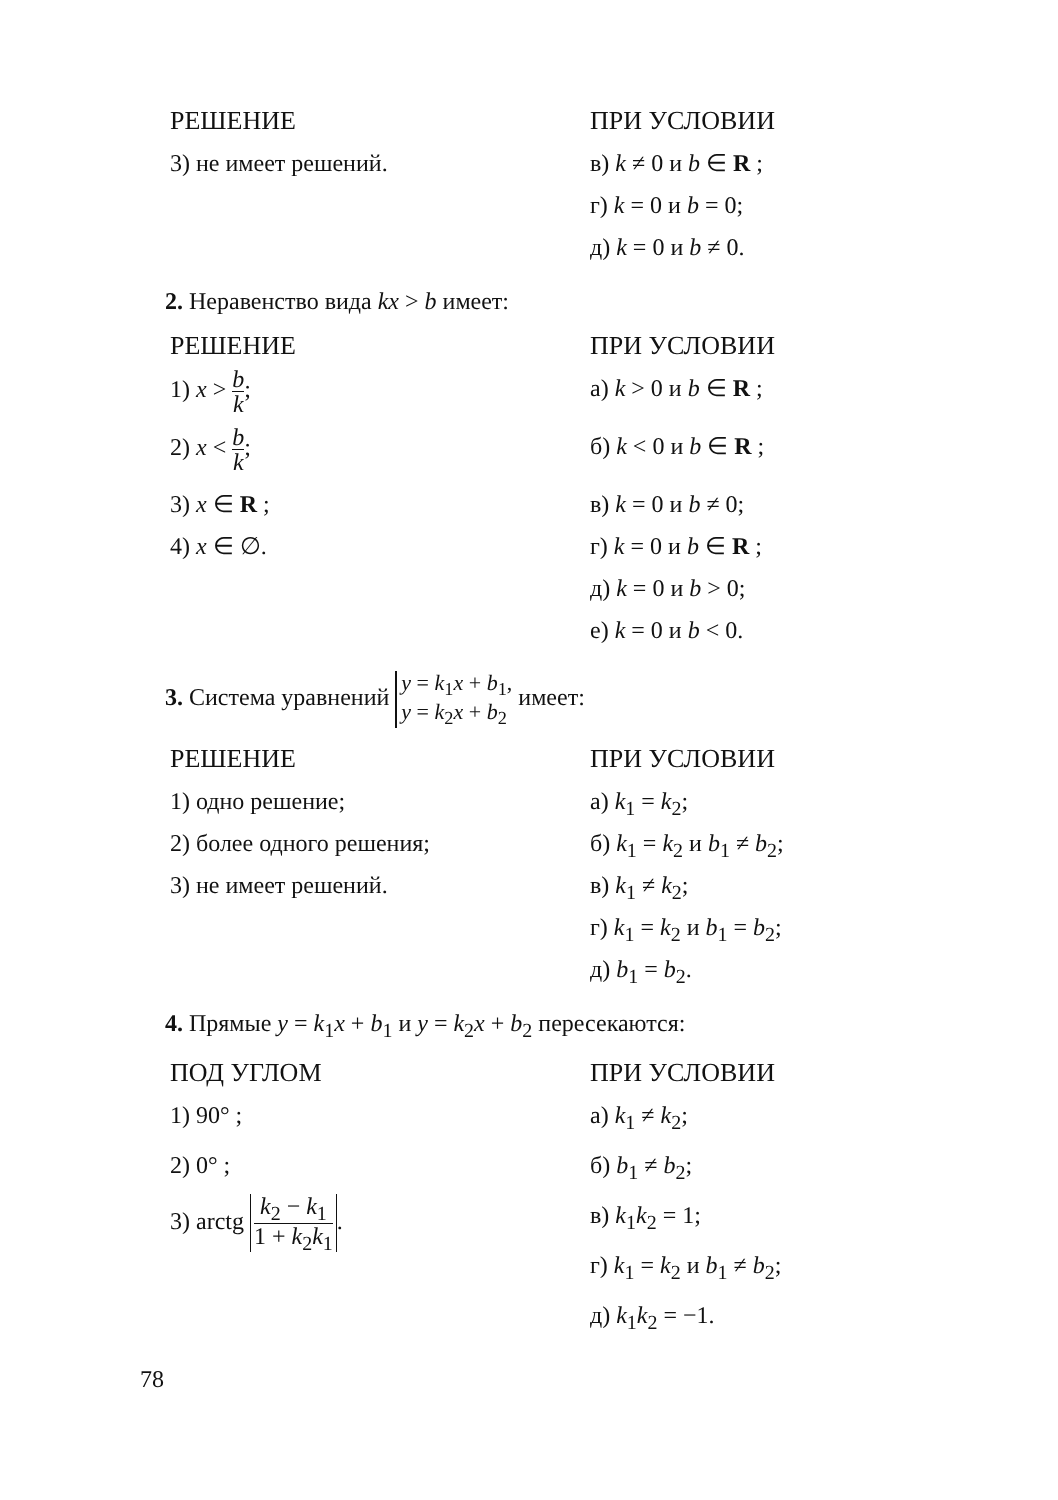РЕШЕНИЕ
3) не имеет решений.
ПРИ УСЛОВИИ
в) k ≠ 0 и b ∈ R ;
г) k = 0 и b = 0;
д) k = 0 и b ≠ 0.
2. Неравенство вида kx > b имеет:
РЕШЕНИЕ
1) x > b k;
2) x < b k;
3) x ∈ R ;
4) x ∈ ∅.
ПРИ УСЛОВИИ
а) k > 0 и b ∈ R ;
б) k < 0 и b ∈ R ;
в) k = 0 и b ≠ 0;
г) k = 0 и b ∈ R ;
д) k = 0 и b > 0;
е) k = 0 и b < 0.
3. Система уравнений y = k<sub>1</sub>x + b<sub>1</sub>,
y = k<sub>2</sub>x + b<sub>2</sub> имеет:
РЕШЕНИЕ
1) одно решение;
2) более одного решения;
3) не имеет решений.
ПРИ УСЛОВИИ
а) k<sub>1</sub> = k<sub>2</sub>;
б) k<sub>1</sub> = k<sub>2</sub> и b<sub>1</sub> ≠ b<sub>2</sub>;
в) k<sub>1</sub> ≠ k<sub>2</sub>;
г) k<sub>1</sub> = k<sub>2</sub> и b<sub>1</sub> = b<sub>2</sub>;
д) b<sub>1</sub> = b<sub>2</sub>.
4. Прямые y = k<sub>1</sub>x + b<sub>1</sub> и y = k<sub>2</sub>x + b<sub>2</sub> пересекаются:
ПОД УГЛОМ
1) 90° ;
2) 0° ;
3) arctg k<sub>2</sub> − k<sub>1</sub> 1 + k<sub>2</sub>k<sub>1</sub>.
ПРИ УСЛОВИИ
а) k<sub>1</sub> ≠ k<sub>2</sub>;
б) b<sub>1</sub> ≠ b<sub>2</sub>;
в) k<sub>1</sub>k<sub>2</sub> = 1;
г) k<sub>1</sub> = k<sub>2</sub> и b<sub>1</sub> ≠ b<sub>2</sub>;
д) k<sub>1</sub>k<sub>2</sub> = −1.
78